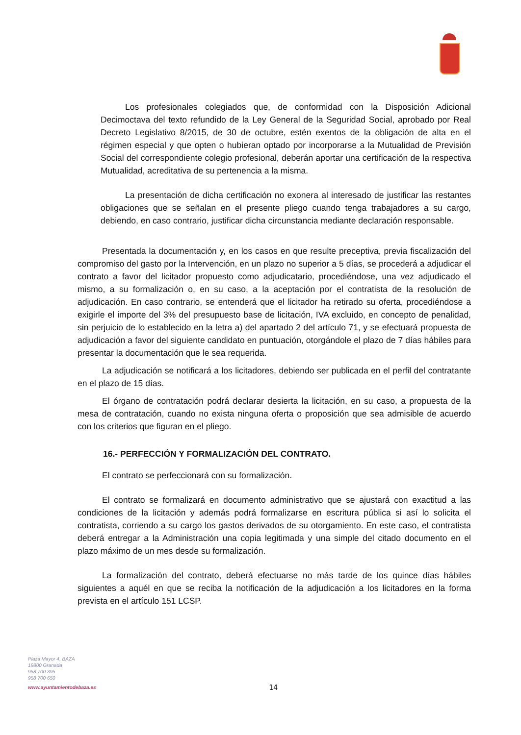Los profesionales colegiados que, de conformidad con la Disposición Adicional Decimoctava del texto refundido de la Ley General de la Seguridad Social, aprobado por Real Decreto Legislativo 8/2015, de 30 de octubre, estén exentos de la obligación de alta en el régimen especial y que opten o hubieran optado por incorporarse a la Mutualidad de Previsión Social del correspondiente colegio profesional, deberán aportar una certificación de la respectiva Mutualidad, acreditativa de su pertenencia a la misma.
La presentación de dicha certificación no exonera al interesado de justificar las restantes obligaciones que se señalan en el presente pliego cuando tenga trabajadores a su cargo, debiendo, en caso contrario, justificar dicha circunstancia mediante declaración responsable.
Presentada la documentación y, en los casos en que resulte preceptiva, previa fiscalización del compromiso del gasto por la Intervención, en un plazo no superior a 5 días, se procederá a adjudicar el contrato a favor del licitador propuesto como adjudicatario, procediéndose, una vez adjudicado el mismo, a su formalización o, en su caso, a la aceptación por el contratista de la resolución de adjudicación. En caso contrario, se entenderá que el licitador ha retirado su oferta, procediéndose a exigirle el importe del 3% del presupuesto base de licitación, IVA excluido, en concepto de penalidad, sin perjuicio de lo establecido en la letra a) del apartado 2 del artículo 71, y se efectuará propuesta de adjudicación a favor del siguiente candidato en puntuación, otorgándole el plazo de 7 días hábiles para presentar la documentación que le sea requerida.
La adjudicación se notificará a los licitadores, debiendo ser publicada en el perfil del contratante en el plazo de 15 días.
El órgano de contratación podrá declarar desierta la licitación, en su caso, a propuesta de la mesa de contratación, cuando no exista ninguna oferta o proposición que sea admisible de acuerdo con los criterios que figuran en el pliego.
16.- PERFECCIÓN Y FORMALIZACIÓN DEL CONTRATO.
El contrato se perfeccionará con su formalización.
El contrato se formalizará en documento administrativo que se ajustará con exactitud a las condiciones de la licitación y además podrá formalizarse en escritura pública si así lo solicita el contratista, corriendo a su cargo los gastos derivados de su otorgamiento. En este caso, el contratista deberá entregar a la Administración una copia legitimada y una simple del citado documento en el plazo máximo de un mes desde su formalización.
La formalización del contrato, deberá efectuarse no más tarde de los quince días hábiles siguientes a aquél en que se reciba la notificación de la adjudicación a los licitadores en la forma prevista en el artículo 151 LCSP.
Plaza Mayor 4, BAZA
18800 Granada
958 700 395
958 700 650
www.ayuntamientodebaza.es
14